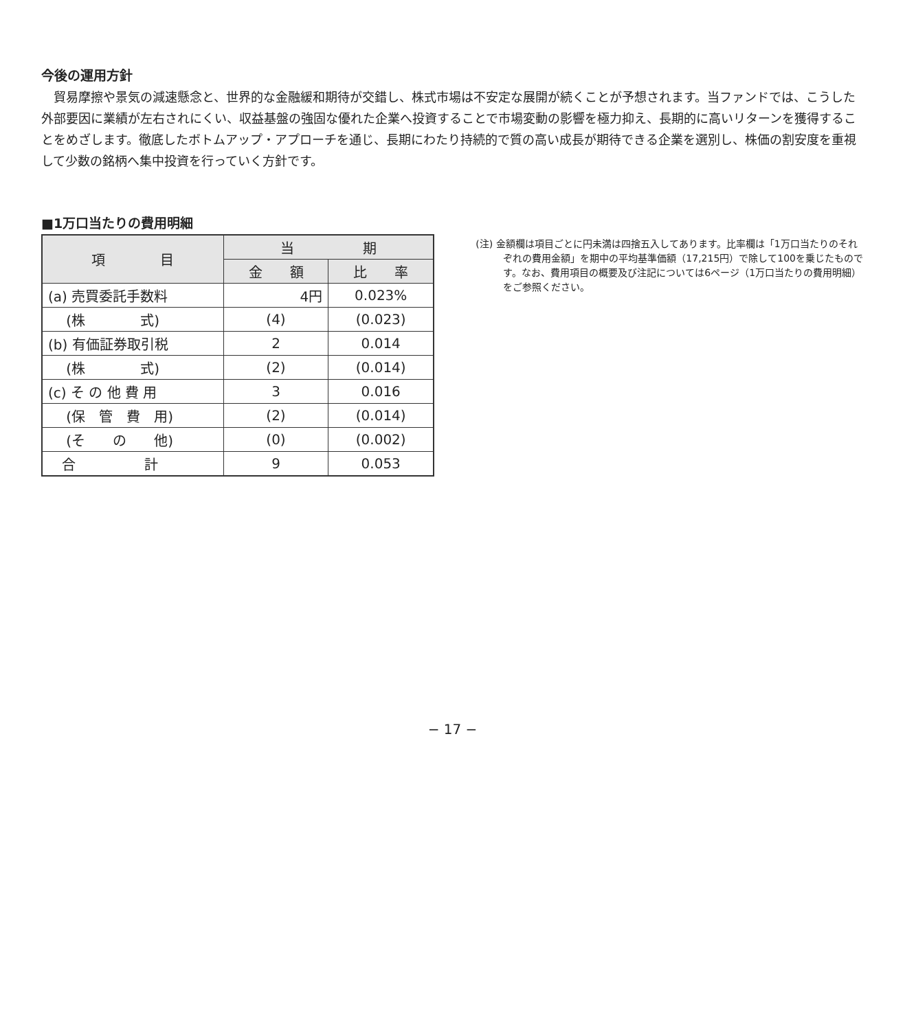今後の運用方針
貿易摩擦や景気の減速懸念と、世界的な金融緩和期待が交錯し、株式市場は不安定な展開が続くことが予想されます。当ファンドでは、こうした外部要因に業績が左右されにくい、収益基盤の強固な優れた企業へ投資することで市場変動の影響を極力抑え、長期的に高いリターンを獲得することをめざします。徹底したボトムアップ・アプローチを通じ、長期にわたり持続的で質の高い成長が期待できる企業を選別し、株価の割安度を重視して少数の銘柄へ集中投資を行っていく方針です。
■1万口当たりの費用明細
| 項 目 | 当 期 | |
| --- | --- | --- |
| | 金 額 | 比 率 |
| (a) 売買委託手数料 | 4円 | 0.023% |
| (株 式) | (4) | (0.023) |
| (b) 有価証券取引税 | 2 | 0.014 |
| (株 式) | (2) | (0.014) |
| (c) そ の 他 費 用 | 3 | 0.016 |
| (保 管 費 用) | (2) | (0.014) |
| (そ の 他) | (0) | (0.002) |
| 合 計 | 9 | 0.053 |
(注) 金額欄は項目ごとに円未満は四捨五入してあります。比率欄は「1万口当たりのそれぞれの費用金額」を期中の平均基準価額（17,215円）で除して100を乗じたものです。なお、費用項目の概要及び注記については6ページ（1万口当たりの費用明細）をご参照ください。
− 17 −